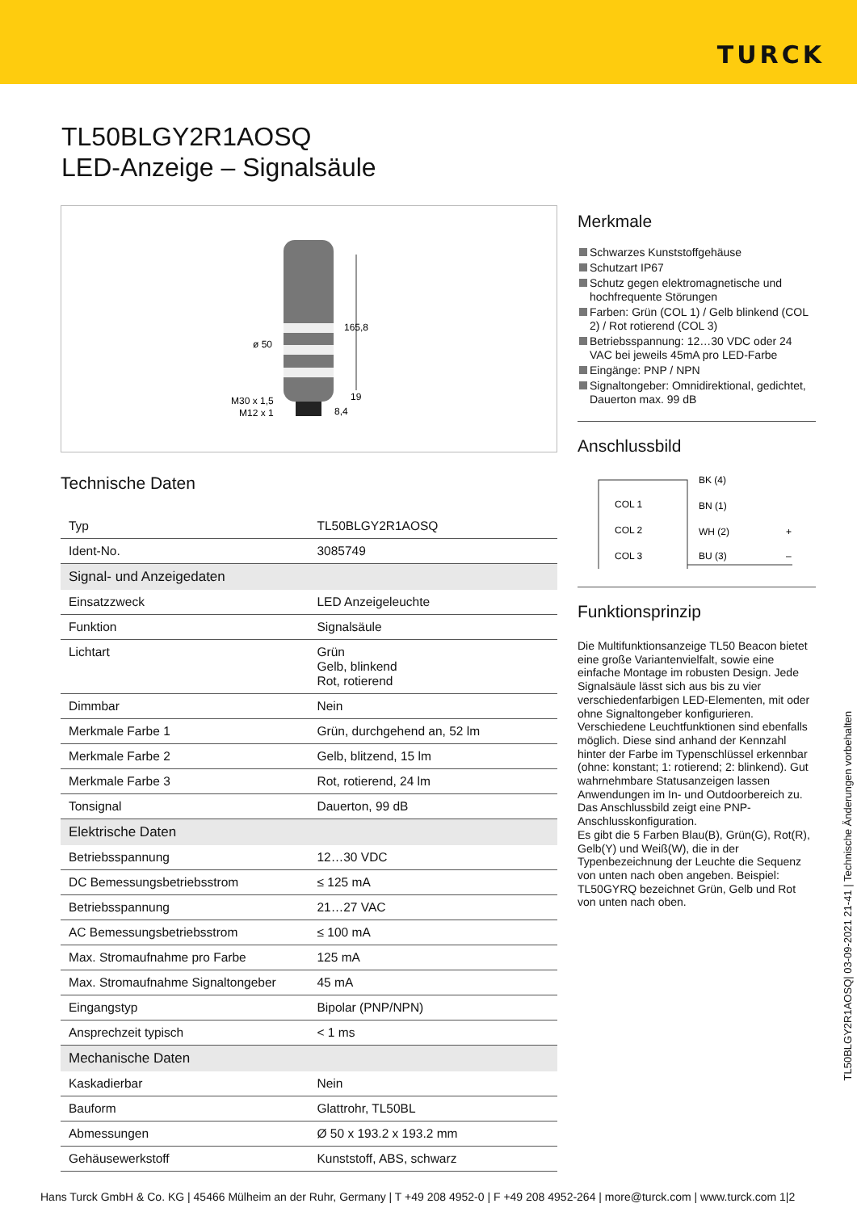TURCK
TL50BLGY2R1AOSQ
LED-Anzeige – Signalsäule
165,8
ø 50
M30 x 1,5
M12 x 1
19
8,4
Technische Daten
| Typ | TL50BLGY2R1AOSQ |
| Ident-No. | 3085749 |
| Signal- und Anzeigedaten | |
| Einsatzzweck | LED Anzeigeleuchte |
| Funktion | Signalsäule |
| Lichtart | Grün Gelb, blinkend Rot, rotierend |
| Dimmbar | Nein |
| Merkmale Farbe 1 | Grün, durchgehend an, 52 lm |
| Merkmale Farbe 2 | Gelb, blitzend, 15 lm |
| Merkmale Farbe 3 | Rot, rotierend, 24 lm |
| Tonsignal | Dauerton, 99 dB |
| Elektrische Daten | |
| Betriebsspannung | 12…30 VDC |
| DC Bemessungsbetriebsstrom | ≤ 125 mA |
| Betriebsspannung | 21…27 VAC |
| AC Bemessungsbetriebsstrom | ≤ 100 mA |
| Max. Stromaufnahme pro Farbe | 125 mA |
| Max. Stromaufnahme Signaltongeber | 45 mA |
| Eingangstyp | Bipolar (PNP/NPN) |
| Ansprechzeit typisch | < 1 ms |
| Mechanische Daten | |
| Kaskadierbar | Nein |
| Bauform | Glattrohr, TL50BL |
| Abmessungen | Ø 50 x 193.2 x 193.2 mm |
| Gehäusewerkstoff | Kunststoff, ABS, schwarz |
Merkmale
Schwarzes Kunststoffgehäuse
Schutzart IP67
Schutz gegen elektromagnetische und hochfrequente Störungen
Farben: Grün (COL 1) / Gelb blinkend (COL 2) / Rot rotierend (COL 3)
Betriebsspannung: 12…30 VDC oder 24 VAC bei jeweils 45mA pro LED-Farbe
Eingänge: PNP / NPN
Signaltongeber: Omnidirektional, gedichtet, Dauerton max. 99 dB
Anschlussbild
COL 1
COL 2
COL 3
BK (4)
BN (1)
WH (2)
BU (3)
+
–
Funktionsprinzip
Die Multifunktionsanzeige TL50 Beacon bietet eine große Variantenvielfalt, sowie eine einfache Montage im robusten Design. Jede Signalsäule lässt sich aus bis zu vier verschiedenfarbigen LED-Elementen, mit oder ohne Signaltongeber konfigurieren. Verschiedene Leuchtfunktionen sind ebenfalls möglich. Diese sind anhand der Kennzahl hinter der Farbe im Typenschlüssel erkennbar (ohne: konstant; 1: rotierend; 2: blinkend). Gut wahrnehmbare Statusanzeigen lassen Anwendungen im In- und Outdoorbereich zu. Das Anschlussbild zeigt eine PNP-Anschlusskonfiguration.
Es gibt die 5 Farben Blau(B), Grün(G), Rot(R), Gelb(Y) und Weiß(W), die in der Typenbezeichnung der Leuchte die Sequenz von unten nach oben angeben. Beispiel: TL50GYRQ bezeichnet Grün, Gelb und Rot von unten nach oben.
TL50BLGY2R1AOSQ| 03-09-2021 21-41 | Technische Änderungen vorbehalten
Hans Turck GmbH & Co. KG | 45466 Mülheim an der Ruhr, Germany | T +49 208 4952-0 | F +49 208 4952-264 | more@turck.com | www.turck.com 1|2